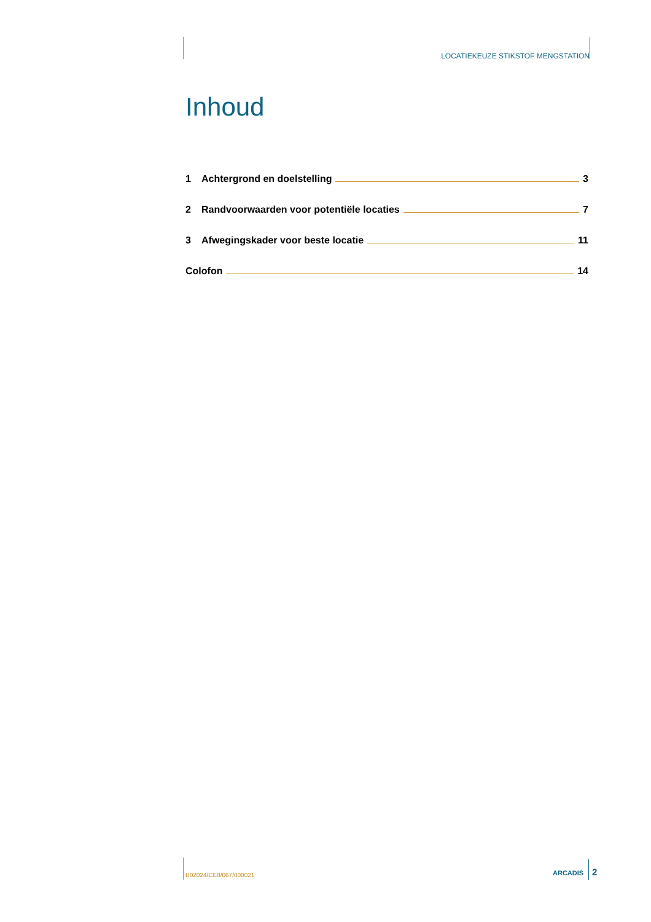LOCATIEKEUZE STIKSTOF MENGSTATION
Inhoud
1 Achtergrond en doelstelling 3
2 Randvoorwaarden voor potentiële locaties 7
3 Afwegingskader voor beste locatie 11
Colofon 14
B02024/CE8/067/000021 ARCADIS 2